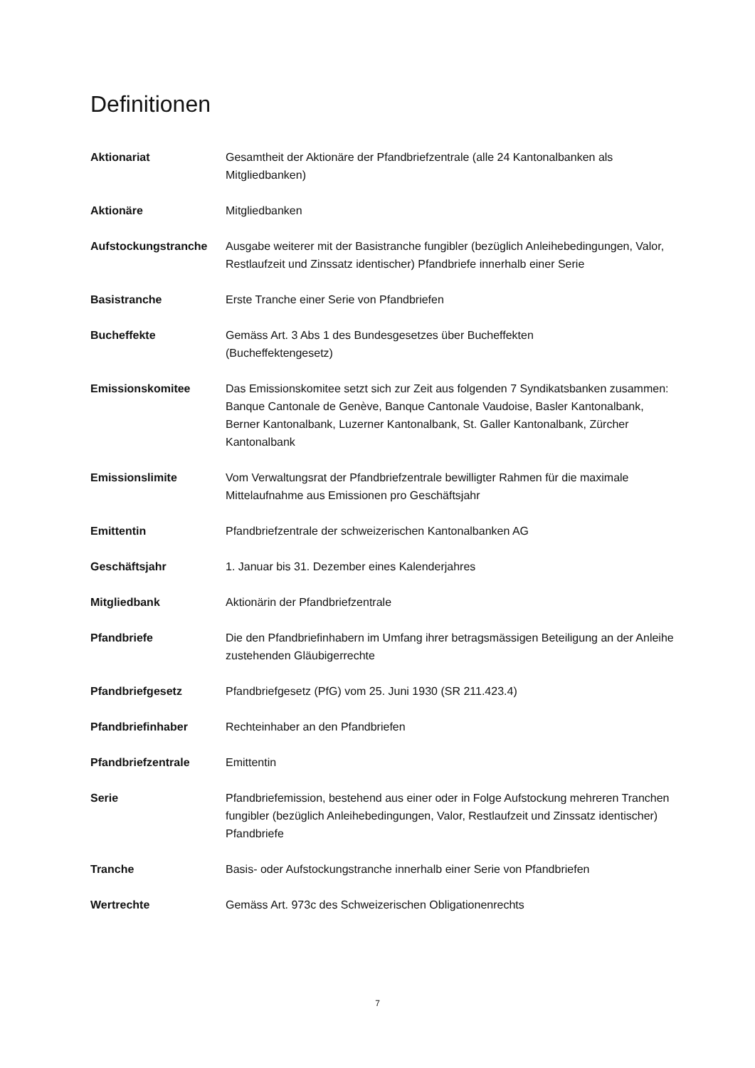Definitionen
Aktionariat Gesamtheit der Aktionäre der Pfandbriefzentrale (alle 24 Kantonalbanken als Mitgliedbanken)
Aktionäre Mitgliedbanken
Aufstockungstranche Ausgabe weiterer mit der Basistranche fungibler (bezüglich Anleihebedingungen, Valor, Restlaufzeit und Zinssatz identischer) Pfandbriefe innerhalb einer Serie
Basistranche Erste Tranche einer Serie von Pfandbriefen
Bucheffekte Gemäss Art. 3 Abs 1 des Bundesgesetzes über Bucheffekten
(Bucheffektengesetz)
Emissionskomitee Das Emissionskomitee setzt sich zur Zeit aus folgenden 7 Syndikatsbanken zusammen: Banque Cantonale de Genève, Banque Cantonale Vaudoise, Basler Kantonalbank, Berner Kantonalbank, Luzerner Kantonalbank, St. Galler Kantonalbank, Zürcher Kantonalbank
Emissionslimite Vom Verwaltungsrat der Pfandbriefzentrale bewilligter Rahmen für die maximale Mittelaufnahme aus Emissionen pro Geschäftsjahr
Emittentin Pfandbriefzentrale der schweizerischen Kantonalbanken AG
Geschäftsjahr 1. Januar bis 31. Dezember eines Kalenderjahres
Mitgliedbank Aktionärin der Pfandbriefzentrale
Pfandbriefe Die den Pfandbriefinhabern im Umfang ihrer betragsmässigen Beteiligung an der Anleihe zustehenden Gläubigerrechte
Pfandbriefgesetz Pfandbriefgesetz (PfG) vom 25. Juni 1930 (SR 211.423.4)
Pfandbriefinhaber Rechteinhaber an den Pfandbriefen
Pfandbriefzentrale Emittentin
Serie Pfandbriefemission, bestehend aus einer oder in Folge Aufstockung mehreren Tranchen fungibler (bezüglich Anleihebedingungen, Valor, Restlaufzeit und Zinssatz identischer) Pfandbriefe
Tranche Basis- oder Aufstockungstranche innerhalb einer Serie von Pfandbriefen
Wertrechte Gemäss Art. 973c des Schweizerischen Obligationenrechts
7